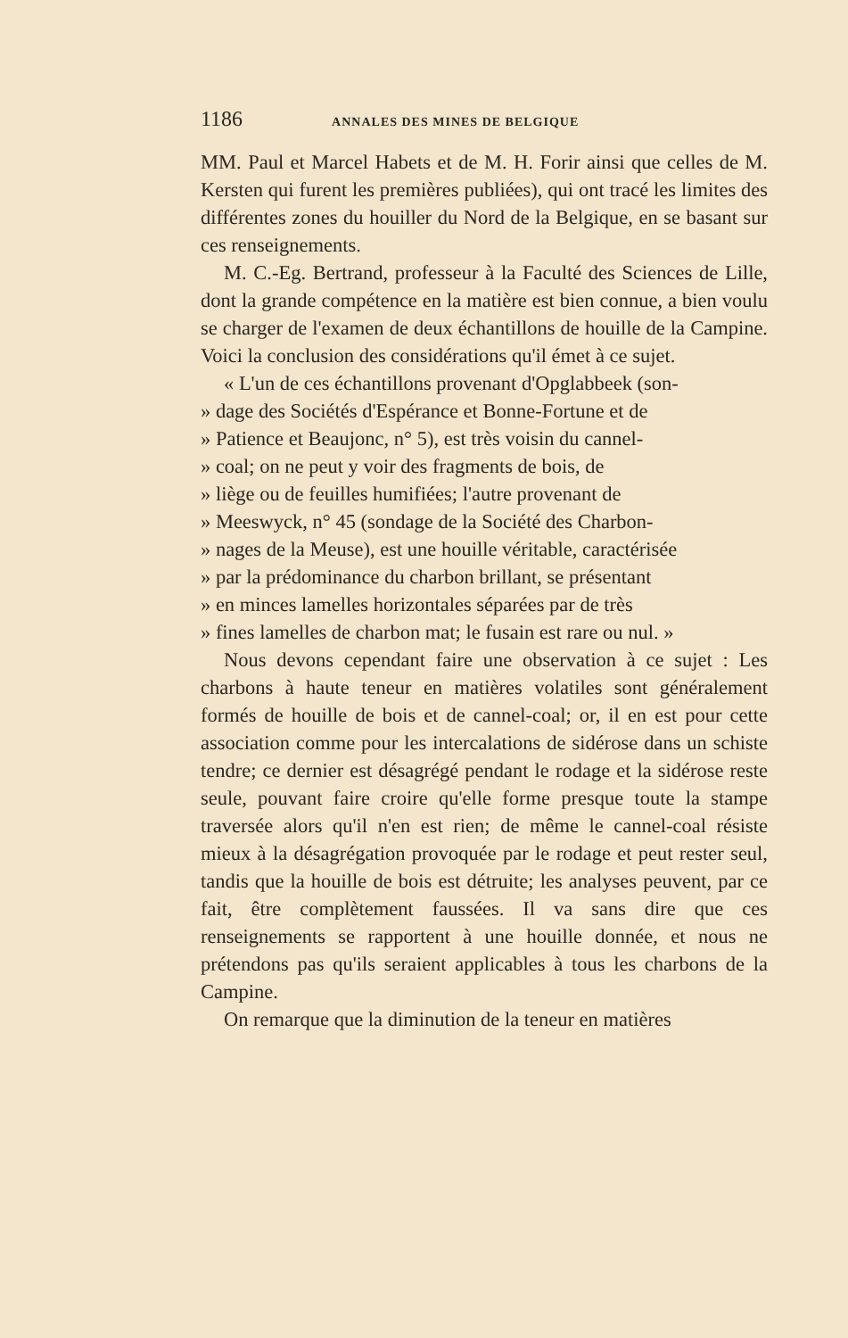1186 ANNALES DES MINES DE BELGIQUE
MM. Paul et Marcel Habets et de M. H. Forir ainsi que celles de M. Kersten qui furent les premières publiées), qui ont tracé les limites des différentes zones du houiller du Nord de la Belgique, en se basant sur ces renseignements.
M. C.-Eg. Bertrand, professeur à la Faculté des Sciences de Lille, dont la grande compétence en la matière est bien connue, a bien voulu se charger de l'examen de deux échantillons de houille de la Campine. Voici la conclusion des considérations qu'il émet à ce sujet.
« L'un de ces échantillons provenant d'Opglabbeek (son-
» dage des Sociétés d'Espérance et Bonne-Fortune et de
» Patience et Beaujonc, n° 5), est très voisin du cannel-
» coal; on ne peut y voir des fragments de bois, de
» liège ou de feuilles humifiées; l'autre provenant de
» Meeswyck, n° 45 (sondage de la Société des Charbon-
» nages de la Meuse), est une houille véritable, caractérisée
» par la prédominance du charbon brillant, se présentant
» en minces lamelles horizontales séparées par de très
» fines lamelles de charbon mat; le fusain est rare ou nul. »
Nous devons cependant faire une observation à ce sujet : Les charbons à haute teneur en matières volatiles sont généralement formés de houille de bois et de cannel-coal; or, il en est pour cette association comme pour les intercalations de sidérose dans un schiste tendre; ce dernier est désagrégé pendant le rodage et la sidérose reste seule, pouvant faire croire qu'elle forme presque toute la stampe traversée alors qu'il n'en est rien; de même le cannel-coal résiste mieux à la désagrégation provoquée par le rodage et peut rester seul, tandis que la houille de bois est détruite; les analyses peuvent, par ce fait, être complètement faussées. Il va sans dire que ces renseignements se rapportent à une houille donnée, et nous ne prétendons pas qu'ils seraient applicables à tous les charbons de la Campine.
On remarque que la diminution de la teneur en matières